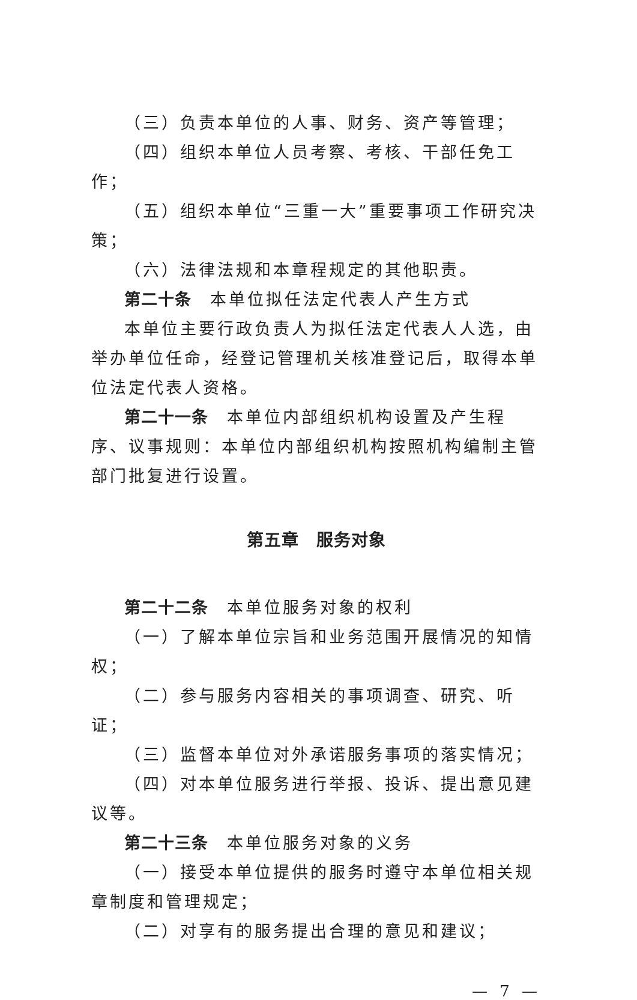（三）负责本单位的人事、财务、资产等管理；
（四）组织本单位人员考察、考核、干部任免工作；
（五）组织本单位“三重一大”重要事项工作研究决策；
（六）法律法规和本章程规定的其他职责。
第二十条　本单位拟任法定代表人产生方式
本单位主要行政负责人为拟任法定代表人人选，由举办单位任命，经登记管理机关核准登记后，取得本单位法定代表人资格。
第二十一条　本单位内部组织机构设置及产生程序、议事规则：本单位内部组织机构按照机构编制主管部门批复进行设置。
第五章　服务对象
第二十二条　本单位服务对象的权利
（一）了解本单位宗旨和业务范围开展情况的知情权；
（二）参与服务内容相关的事项调查、研究、听证；
（三）监督本单位对外承诺服务事项的落实情况；
（四）对本单位服务进行举报、投诉、提出意见建议等。
第二十三条　本单位服务对象的义务
（一）接受本单位提供的服务时遵守本单位相关规章制度和管理规定；
（二）对享有的服务提出合理的意见和建议；
— 7 —